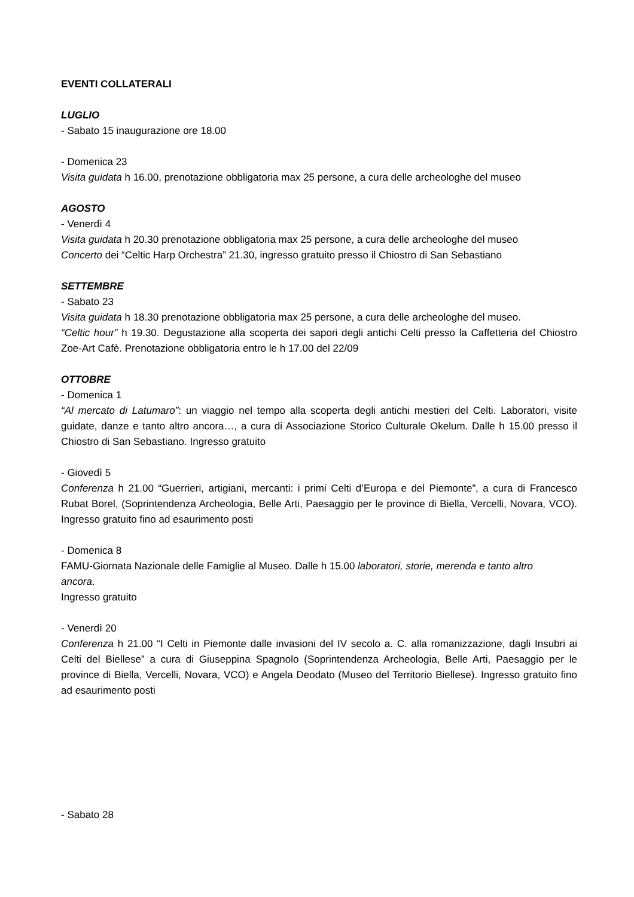EVENTI COLLATERALI
LUGLIO
- Sabato 15 inaugurazione ore 18.00
- Domenica 23
Visita guidata h 16.00, prenotazione obbligatoria max 25 persone, a cura delle archeologhe del museo
AGOSTO
- Venerdì 4
Visita guidata h 20.30 prenotazione obbligatoria max 25 persone, a cura delle archeologhe del museo
Concerto dei “Celtic Harp Orchestra” 21.30, ingresso gratuito presso il Chiostro di San Sebastiano
SETTEMBRE
- Sabato 23
Visita guidata h 18.30 prenotazione obbligatoria max 25 persone, a cura delle archeologhe del museo.
“Celtic hour” h 19.30. Degustazione alla scoperta dei sapori degli antichi Celti presso la Caffetteria del Chiostro Zoe-Art Cafè. Prenotazione obbligatoria entro le h 17.00 del 22/09
OTTOBRE
- Domenica 1
“Al mercato di Latumaro”: un viaggio nel tempo alla scoperta degli antichi mestieri del Celti. Laboratori, visite guidate, danze e tanto altro ancora…, a cura di Associazione Storico Culturale Okelum. Dalle h 15.00 presso il Chiostro di San Sebastiano. Ingresso gratuito
- Giovedì 5
Conferenza h 21.00 “Guerrieri, artigiani, mercanti: i primi Celti d’Europa e del Piemonte”, a cura di Francesco Rubat Borel, (Soprintendenza Archeologia, Belle Arti, Paesaggio per le province di Biella, Vercelli, Novara, VCO). Ingresso gratuito fino ad esaurimento posti
- Domenica 8
FAMU-Giornata Nazionale delle Famiglie al Museo. Dalle h 15.00 laboratori, storie, merenda e tanto altro ancora.
Ingresso gratuito
- Venerdì 20
Conferenza h 21.00 “I Celti in Piemonte dalle invasioni del IV secolo a. C. alla romanizzazione, dagli Insubri ai Celti del Biellese” a cura di Giuseppina Spagnolo (Soprintendenza Archeologia, Belle Arti, Paesaggio per le province di Biella, Vercelli, Novara, VCO) e Angela Deodato (Museo del Territorio Biellese). Ingresso gratuito fino ad esaurimento posti
- Sabato 28